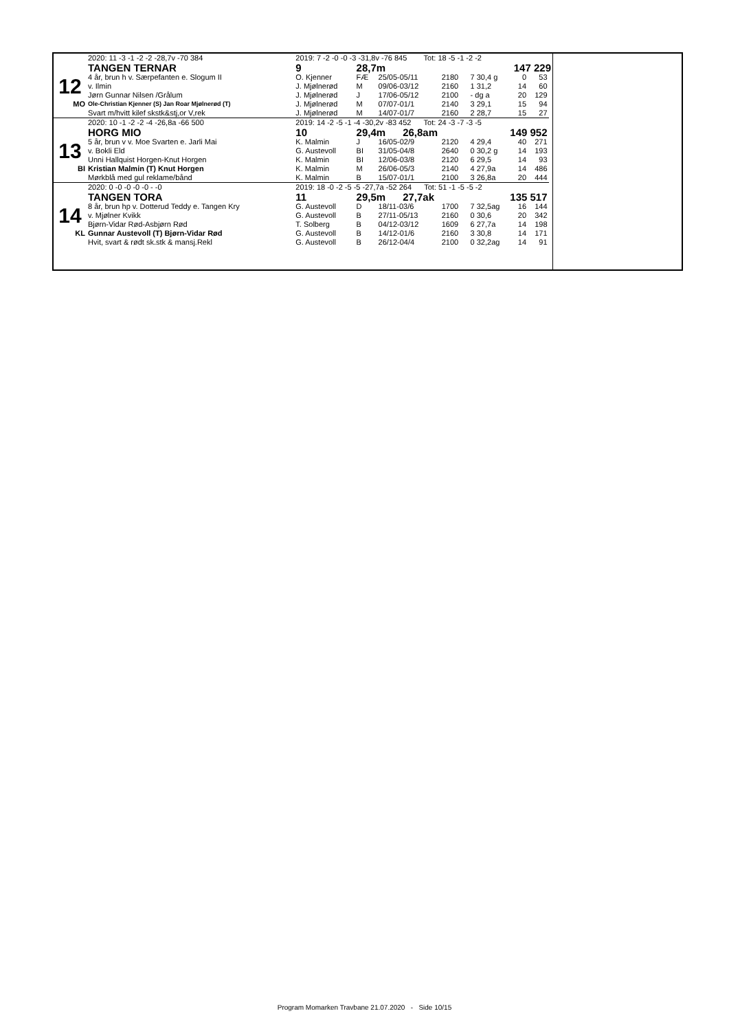| | 2020: 11 -3 -1 -2 -2 -28,7v -70 384 | 2019: 7 -2 -0 -0 -3 -31,8v -76 845 Tot: 18 -5 -1 -2 -2 | | | | | | | |
| | TANGEN TERNAR | 9 | 28,7m | | | 147 229 | | | |
| 12 | 4 år, brun h v. Særpefanten e. Slogum II | O. Kjenner | FÆ | 25/05-05/11 | 2180 | 7 30,4 g | 0 | 53 | |
| | v. Ilmin | J. Mjølnerød | M | 09/06-03/12 | 2160 | 1 31,2 | 14 | 60 | |
| | Jørn Gunnar Nilsen /Grålum | J. Mjølnerød | J | 17/06-05/12 | 2100 | - dg a | 20 | 129 | |
| MO | Ole-Christian Kjenner (S) Jan Roar Mjølnerød (T) | J. Mjølnerød | M | 07/07-01/1 | 2140 | 3 29,1 | 15 | 94 | |
| | Svart m/hvitt kilef skstk&stj,or V,rek | J. Mjølnerød | M | 14/07-01/7 | 2160 | 2 28,7 | 15 | 27 | |
| | 2020: 10 -1 -2 -2 -4 -26,8a -66 500 | 2019: 14 -2 -5 -1 -4 -30,2v -83 452 Tot: 24 -3 -7 -3 -5 | | | | | | | |
| | HORG MIO | 10 | 29,4m 26,8am | | | 149 952 | | | |
| 13 | 5 år, brun v v. Moe Svarten e. Jarli Mai | K. Malmin | J | 16/05-02/9 | 2120 | 4 29,4 | 40 | 271 | |
| | v. Bokli Eld | G. Austevoll | BI | 31/05-04/8 | 2640 | 0 30,2 g | 14 | 193 | |
| | Unni Hallquist Horgen-Knut Horgen | K. Malmin | BI | 12/06-03/8 | 2120 | 6 29,5 | 14 | 93 | |
| BI | Kristian Malmin (T) Knut Horgen | K. Malmin | M | 26/06-05/3 | 2140 | 4 27,9a | 14 | 486 | |
| | Mørkblå med gul reklame/bånd | K. Malmin | B | 15/07-01/1 | 2100 | 3 26,8a | 20 | 444 | |
| | 2020: 0 -0 -0 -0 -0 - -0 | 2019: 18 -0 -2 -5 -5 -27,7a -52 264 Tot: 51 -1 -5 -5 -2 | | | | | | | |
| | TANGEN TORA | 11 | 29,5m 27,7ak | | | 135 517 | | | |
| 14 | 8 år, brun hp v. Dotterud Teddy e. Tangen Kry | G. Austevoll | D | 18/11-03/6 | 1700 | 7 32,5ag | 16 | 144 | |
| | v. Mjølner Kvikk | G. Austevoll | B | 27/11-05/13 | 2160 | 0 30,6 | 20 | 342 | |
| | Bjørn-Vidar Rød-Asbjørn Rød | T. Solberg | B | 04/12-03/12 | 1609 | 6 27,7a | 14 | 198 | |
| KL | Gunnar Austevoll (T) Bjørn-Vidar Rød | G. Austevoll | B | 14/12-01/6 | 2160 | 3 30,8 | 14 | 171 | |
| | Hvit, svart & rødt sk.stk & mansj.Rekl | G. Austevoll | B | 26/12-04/4 | 2100 | 0 32,2ag | 14 | 91 | |
Program Momarken Travbane 21.07.2020 - Side 10/15